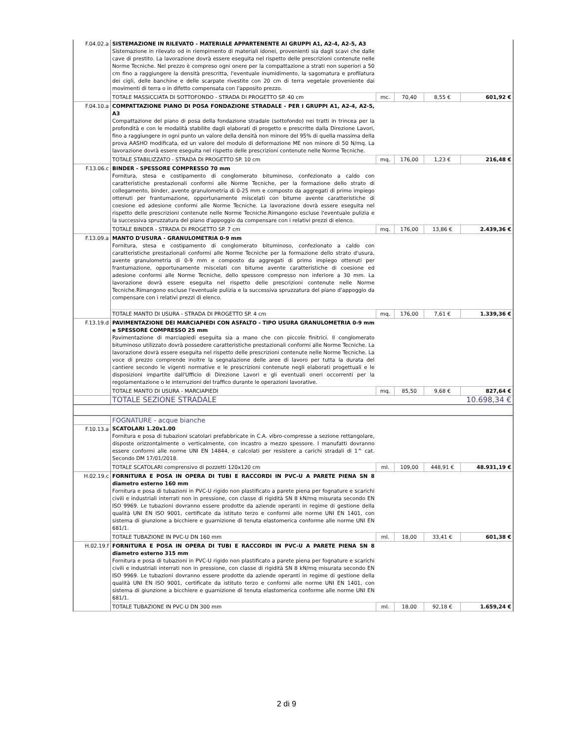| F.04.02.a | SISTEMAZIONE IN RILEVATO - MATERIALE APPARTENENTE AI GRUPPI A1, A2-4, A2-5, A3 Sistemazione in rilevato od in riempimento di materiali idonei, provenienti sia dagli scavi che dalle cave di prestito. La lavorazione dovrà essere eseguita nel rispetto delle prescrizioni contenute nelle Norme Tecniche. Nel prezzo è compreso ogni onere per la compattazione a strati non superiori a 50 cm fino a raggiungere la densità prescritta, l'eventuale inumidimento, la sagomatura e profilatura dei cigli, delle banchine e delle scarpate rivestite con 20 cm di terra vegetale proveniente dai movimenti di terra o in difetto compensata con l'apposito prezzo. | | | | |
| | TOTALE MASSICCIATA DI SOTTOFONDO - STRADA DI PROGETTO SP. 40 cm | mc. | 70,40 | 8,55 € | 601,92 € |
| F.04.10.a | COMPATTAZIONE PIANO DI POSA FONDAZIONE STRADALE - PER I GRUPPI A1, A2-4, A2-5, A3 Compattazione del piano di posa della fondazione stradale (sottofondo) nei tratti in trincea per la profondità e con le modalità stabilite dagli elaborati di progetto e prescritte dalla Direzione Lavori, fino a raggiungere in ogni punto un valore della densità non minore del 95% di quella massima della prova AASHO modificata, ed un valore del modulo di deformazione ME non minore di 50 N/mq. La lavorazione dovrà essere eseguita nel rispetto delle prescrizioni contenute nelle Norme Tecniche. | | | | |
| | TOTALE STABILIZZATO - STRADA DI PROGETTO SP. 10 cm | mq. | 176,00 | 1,23 € | 216,48 € |
| F.13.06.c | BINDER - SPESSORE COMPRESSO 70 mm Fornitura, stesa e costipamento di conglomerato bituminoso, confezionato a caldo con caratteristiche prestazionali conformi alle Norme Tecniche, per la formazione dello strato di collegamento, binder, avente granulometria di 0-25 mm e composto da aggregati di primo impiego ottenuti per frantumazione, opportunamente miscelati con bitume avente caratteristiche di coesione ed adesione conformi alle Norme Tecniche. La lavorazione dovrà essere eseguita nel rispetto delle prescrizioni contenute nelle Norme Tecniche.Rimangono escluse l'eventuale pulizia e la successiva spruzzatura del piano d'appoggio da compensare con i relativi prezzi di elenco. | | | | |
| | TOTALE BINDER - STRADA DI PROGETTO SP. 7 cm | mq. | 176,00 | 13,86 € | 2.439,36 € |
| F.13.09.a | MANTO D'USURA - GRANULOMETRIA 0-9 mm Fornitura, stesa e costipamento di conglomerato bituminoso, confezionato a caldo con caratteristiche prestazionali conformi alle Norme Tecniche per la formazione dello strato d'usura, avente granulometria di 0-9 mm e composto da aggregati di primo impiego ottenuti per frantumazione, opportunamente miscelati con bitume avente caratteristiche di coesione ed adesione conformi alle Norme Tecniche, dello spessore compresso non inferiore a 30 mm. La lavorazione dovrà essere eseguita nel rispetto delle prescrizioni contenute nelle Norme Tecniche.Rimangono escluse l'eventuale pulizia e la successiva spruzzatura del piano d'appoggio da compensare con i relativi prezzi di elenco. | | | | |
| | TOTALE MANTO DI USURA - STRADA DI PROGETTO SP. 4 cm | mq. | 176,00 | 7,61 € | 1.339,36 € |
| F.13.19.d | PAVIMENTAZIONE DEI MARCIAPIEDI CON ASFALTO - TIPO USURA GRANULOMETRIA 0-9 mm e SPESSORE COMPRESSO 25 mm Pavimentazione di marciapiedi eseguita sia a mano che con piccole finitrici. Il conglomerato bituminoso utilizzato dovrà possedere caratteristiche prestazionali conformi alle Norme Tecniche. La lavorazione dovrà essere eseguita nel rispetto delle prescrizioni contenute nelle Norme Tecniche. La voce di prezzo comprende inoltre la segnalazione delle aree di lavoro per tutta la durata del cantiere secondo le vigenti normative e le prescrizioni contenute negli elaborati progettuali e le disposizioni impartite dall'Ufficio di Direzione Lavori e gli eventuali oneri occorrenti per la regolamentazione o le interruzioni del traffico durante le operazioni lavorative. | | | | |
| | TOTALE MANTO DI USURA - MARCIAPIEDI | mq. | 85,50 | 9,68 € | 827,64 € |
| | TOTALE SEZIONE STRADALE | 10.698,34 € | | | |
| | FOGNATURE - acque bianche | | | | |
| F.10.13.a | SCATOLARI 1.20x1.00 Fornitura e posa di tubazioni scatolari prefabbricate in C.A. vibro-compresse a sezione rettangolare, disposte orizzontalmente o verticalmente, con incastro a mezzo spessore. I manufatti dovranno essere conformi alle norme UNI EN 14844, e calcolati per resistere a carichi stradali di 1^ cat. Secondo DM 17/01/2018. | | | | |
| | TOTALE SCATOLARI comprensivo di pozzetti 120x120 cm | ml. | 109,00 | 448,91 € | 48.931,19 € |
| H.02.19.c | FORNITURA E POSA IN OPERA DI TUBI E RACCORDI IN PVC-U A PARETE PIENA SN 8 diametro esterno 160 mm Fornitura e posa di tubazioni in PVC-U rigido non plastificato a parete piena per fognature e scarichi civili e industriali interrati non in pressione, con classe di rigidità SN 8 kN/mq misurata secondo EN ISO 9969. Le tubazioni dovranno essere prodotte da aziende operanti in regime di gestione della qualità UNI EN ISO 9001, certificate da istituto terzo e conformi alle norme UNI EN 1401, con sistema di giunzione a bicchiere e guarnizione di tenuta elastomerica conforme alle norme UNI EN 681/1. | | | | |
| | TOTALE TUBAZIONE IN PVC-U DN 160 mm | ml. | 18,00 | 33,41 € | 601,38 € |
| H.02.19.f | FORNITURA E POSA IN OPERA DI TUBI E RACCORDI IN PVC-U A PARETE PIENA SN 8 diametro esterno 315 mm Fornitura e posa di tubazioni in PVC-U rigido non plastificato a parete piena per fognature e scarichi civili e industriali interrati non in pressione, con classe di rigidità SN 8 kN/mq misurata secondo EN ISO 9969. Le tubazioni dovranno essere prodotte da aziende operanti in regime di gestione della qualità UNI EN ISO 9001, certificate da istituto terzo e conformi alle norme UNI EN 1401, con sistema di giunzione a bicchiere e guarnizione di tenuta elastomerica conforme alle norme UNI EN 681/1. | | | | |
| | TOTALE TUBAZIONE IN PVC-U DN 300 mm | ml. | 18,00 | 92,18 € | 1.659,24 € |
2 di 9